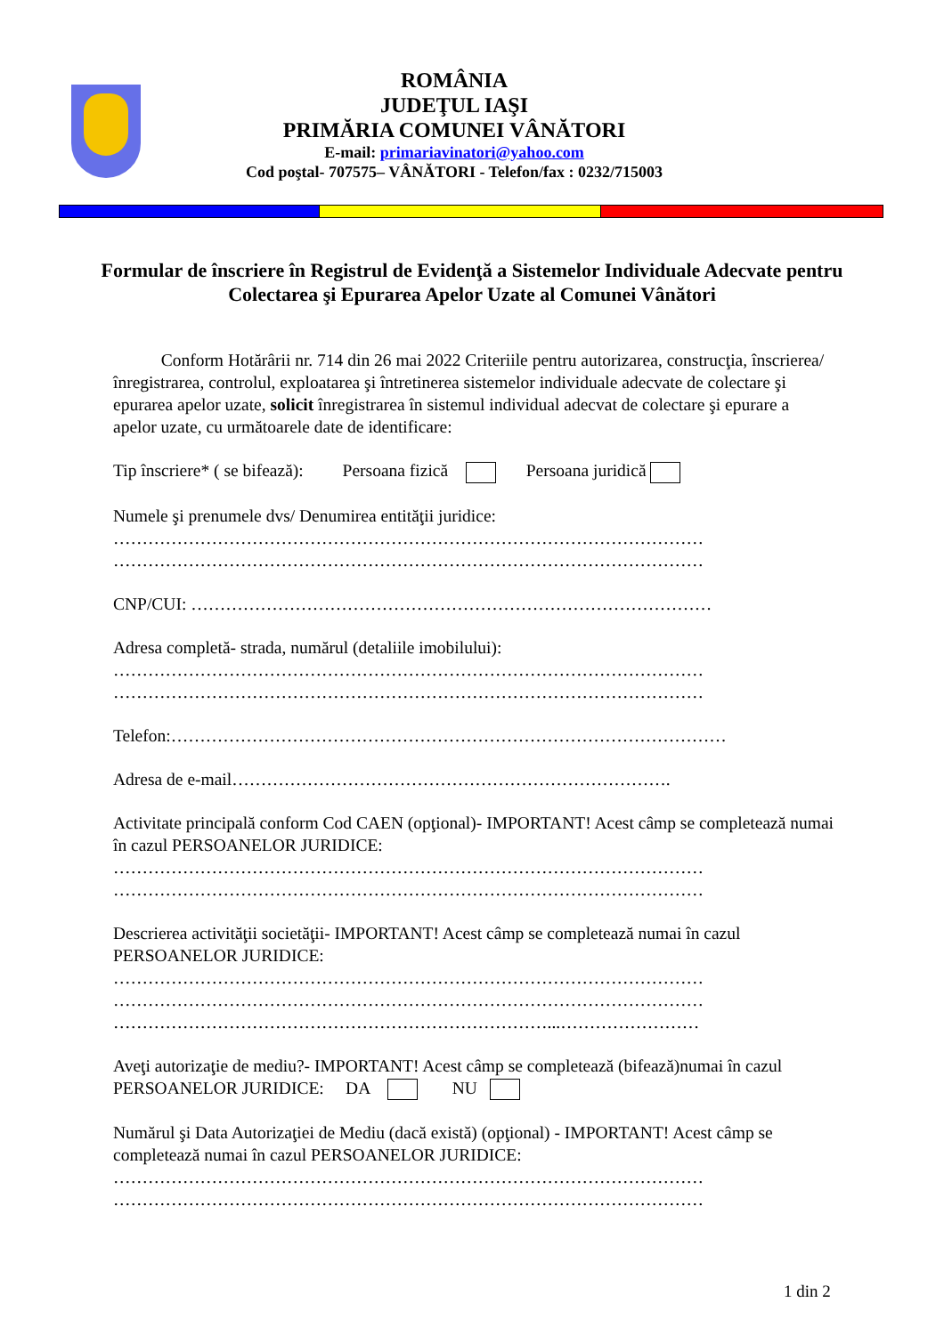ROMÂNIA
JUDEŢUL IAŞI
PRIMĂRIA COMUNEI VÂNĂTORI
E-mail: primariavinatori@yahoo.com
Cod poştal- 707575– VÂNĂTORI - Telefon/fax : 0232/715003
Formular de înscriere în Registrul de Evidenţă a Sistemelor Individuale Adecvate pentru Colectarea şi Epurarea Apelor Uzate al Comunei Vânători
Conform Hotărârii nr. 714 din 26 mai 2022 Criteriile pentru autorizarea, construcţia, înscrierea/înregistrarea, controlul, exploatarea şi întretinerea sistemelor individuale adecvate de colectare şi epurarea apelor uzate, solicit înregistrarea în sistemul individual adecvat de colectare şi epurare a apelor uzate, cu următoarele date de identificare:
Tip înscriere* ( se bifează): Persoana fizică Persoana juridică
Numele şi prenumele dvs/ Denumirea entităţii juridice:
…………………………………………………………………………………………
…………………………………………………………………………………………
CNP/CUI: ………………………………………………………………………………
Adresa completă- strada, numărul (detaliile imobilului):
…………………………………………………………………………………………
…………………………………………………………………………………………
Telefon:……………………………………………………………………………………
Adresa de e-mail………………………………………………………………….
Activitate principală conform Cod CAEN (opţional)- IMPORTANT! Acest câmp se completează numai în cazul PERSOANELOR JURIDICE:
…………………………………………………………………………………………
…………………………………………………………………………………………
Descrierea activităţii societăţii- IMPORTANT! Acest câmp se completează numai în cazul PERSOANELOR JURIDICE:
…………………………………………………………………………………………
…………………………………………………………………………………………
…………………………………………………………………...……………………
Aveţi autorizaţie de mediu?- IMPORTANT! Acest câmp se completează (bifează)numai în cazul PERSOANELOR JURIDICE: DA NU
Numărul şi Data Autorizaţiei de Mediu (dacă există) (opţional) - IMPORTANT! Acest câmp se completează numai în cazul PERSOANELOR JURIDICE:
…………………………………………………………………………………………
…………………………………………………………………………………………
1 din 2